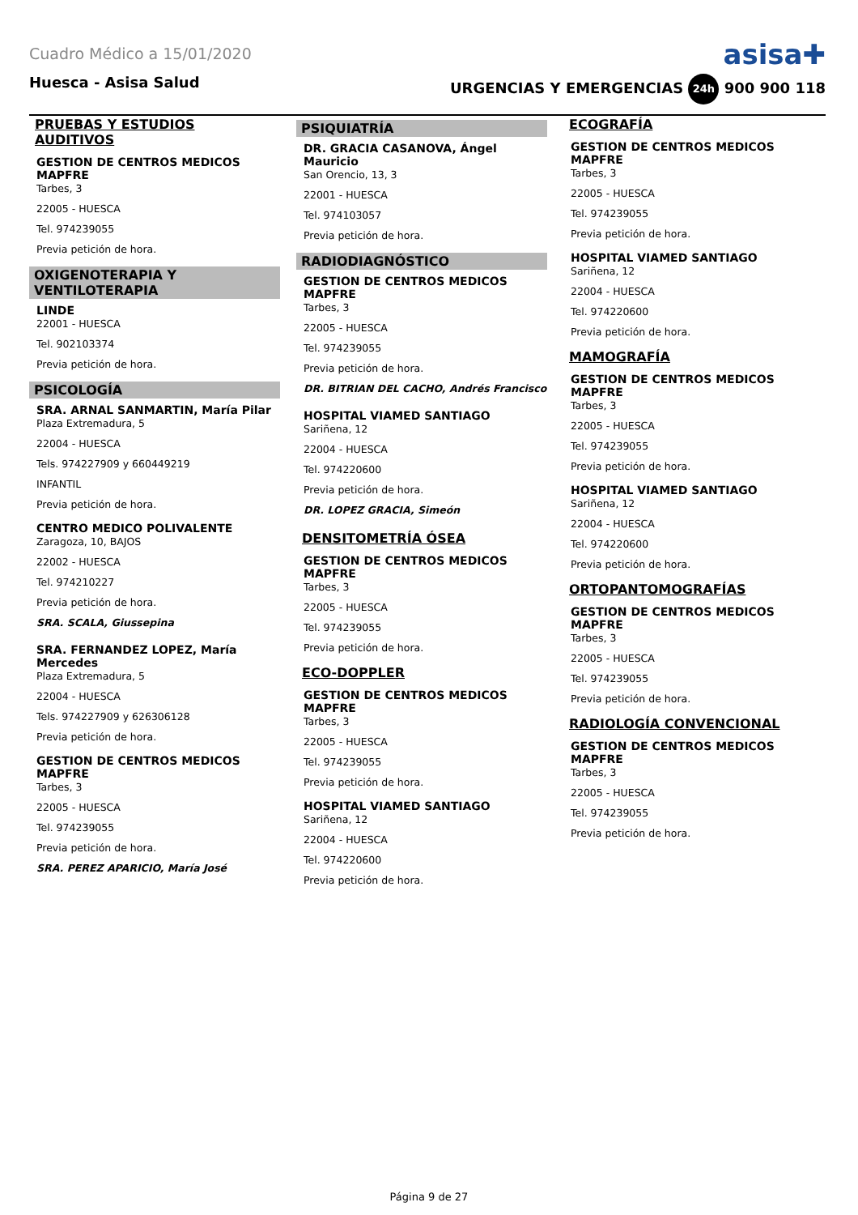Cuadro Médico a 15/01/2020 asisa✚
Huesca - Asisa Salud URGENCIAS Y EMERGENCIAS 24h 900 900 118
PRUEBAS Y ESTUDIOS AUDITIVOS
GESTION DE CENTROS MEDICOS MAPFRE
Tarbes, 3
22005 - HUESCA
Tel. 974239055
Previa petición de hora.
OXIGENOTERAPIA Y VENTILOTERAPIA
LINDE
22001 - HUESCA
Tel. 902103374
Previa petición de hora.
PSICOLOGÍA
SRA. ARNAL SANMARTIN, María Pilar
Plaza Extremadura, 5
22004 - HUESCA
Tels. 974227909 y 660449219
INFANTIL
Previa petición de hora.
CENTRO MEDICO POLIVALENTE
Zaragoza, 10, BAJOS
22002 - HUESCA
Tel. 974210227
Previa petición de hora.
SRA. SCALA, Giussepina
SRA. FERNANDEZ LOPEZ, María Mercedes
Plaza Extremadura, 5
22004 - HUESCA
Tels. 974227909 y 626306128
Previa petición de hora.
GESTION DE CENTROS MEDICOS MAPFRE
Tarbes, 3
22005 - HUESCA
Tel. 974239055
Previa petición de hora.
SRA. PEREZ APARICIO, María José
PSIQUIATRÍA
DR. GRACIA CASANOVA, Ángel Mauricio
San Orencio, 13, 3
22001 - HUESCA
Tel. 974103057
Previa petición de hora.
RADIODIAGNÓSTICO
GESTION DE CENTROS MEDICOS MAPFRE
Tarbes, 3
22005 - HUESCA
Tel. 974239055
Previa petición de hora.
DR. BITRIAN DEL CACHO, Andrés Francisco
HOSPITAL VIAMED SANTIAGO
Sariñena, 12
22004 - HUESCA
Tel. 974220600
Previa petición de hora.
DR. LOPEZ GRACIA, Simeón
DENSITOMETRÍA ÓSEA
GESTION DE CENTROS MEDICOS MAPFRE
Tarbes, 3
22005 - HUESCA
Tel. 974239055
Previa petición de hora.
ECO-DOPPLER
GESTION DE CENTROS MEDICOS MAPFRE
Tarbes, 3
22005 - HUESCA
Tel. 974239055
Previa petición de hora.
HOSPITAL VIAMED SANTIAGO
Sariñena, 12
22004 - HUESCA
Tel. 974220600
Previa petición de hora.
ECOGRAFÍA
GESTION DE CENTROS MEDICOS MAPFRE
Tarbes, 3
22005 - HUESCA
Tel. 974239055
Previa petición de hora.
HOSPITAL VIAMED SANTIAGO
Sariñena, 12
22004 - HUESCA
Tel. 974220600
Previa petición de hora.
MAMOGRAFÍA
GESTION DE CENTROS MEDICOS MAPFRE
Tarbes, 3
22005 - HUESCA
Tel. 974239055
Previa petición de hora.
HOSPITAL VIAMED SANTIAGO
Sariñena, 12
22004 - HUESCA
Tel. 974220600
Previa petición de hora.
ORTOPANTOMOGRAFÍAS
GESTION DE CENTROS MEDICOS MAPFRE
Tarbes, 3
22005 - HUESCA
Tel. 974239055
Previa petición de hora.
RADIOLOGÍA CONVENCIONAL
GESTION DE CENTROS MEDICOS MAPFRE
Tarbes, 3
22005 - HUESCA
Tel. 974239055
Previa petición de hora.
Página 9 de 27